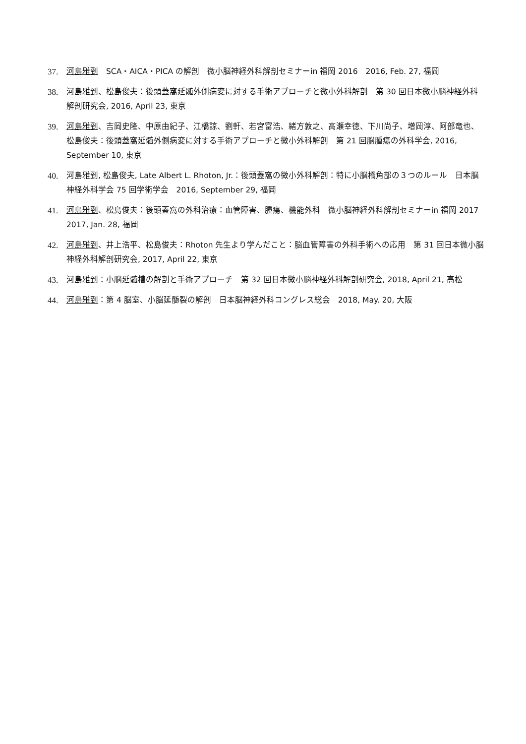37. 河島雅到　SCA・AICA・PICA の解剖　微小脳神経外科解剖セミナーin 福岡 2016　2016, Feb. 27, 福岡
38. 河島雅到、松島俊夫：後頭蓋窩延髄外側病変に対する手術アプローチと微小外科解剖　第 30 回日本微小脳神経外科解剖研究会, 2016, April 23, 東京
39. 河島雅到、吉岡史隆、中原由紀子、江橋諒、劉軒、若宮富浩、緒方敦之、高瀬幸徳、下川尚子、増岡淳、阿部竜也、松島俊夫：後頭蓋窩延髄外側病変に対する手術アプローチと微小外科解剖　第 21 回脳腫瘍の外科学会, 2016, September 10, 東京
40. 河島雅到, 松島俊夫, Late Albert L. Rhoton, Jr.：後頭蓋窩の微小外科解剖：特に小脳橋角部の３つのルール　日本脳神経外科学会 75 回学術学会　2016, September 29, 福岡
41. 河島雅到、松島俊夫：後頭蓋窩の外科治療：血管障害、腫瘍、機能外科　微小脳神経外科解剖セミナーin 福岡 2017　2017, Jan. 28, 福岡
42. 河島雅到、井上浩平、松島俊夫：Rhoton 先生より学んだこと：脳血管障害の外科手術への応用　第 31 回日本微小脳神経外科解剖研究会, 2017, April 22, 東京
43. 河島雅到：小脳延髄槽の解剖と手術アプローチ　第 32 回日本微小脳神経外科解剖研究会, 2018, April 21, 高松
44. 河島雅到：第 4 脳室、小脳延髄裂の解剖　日本脳神経外科コングレス総会　2018, May. 20, 大阪